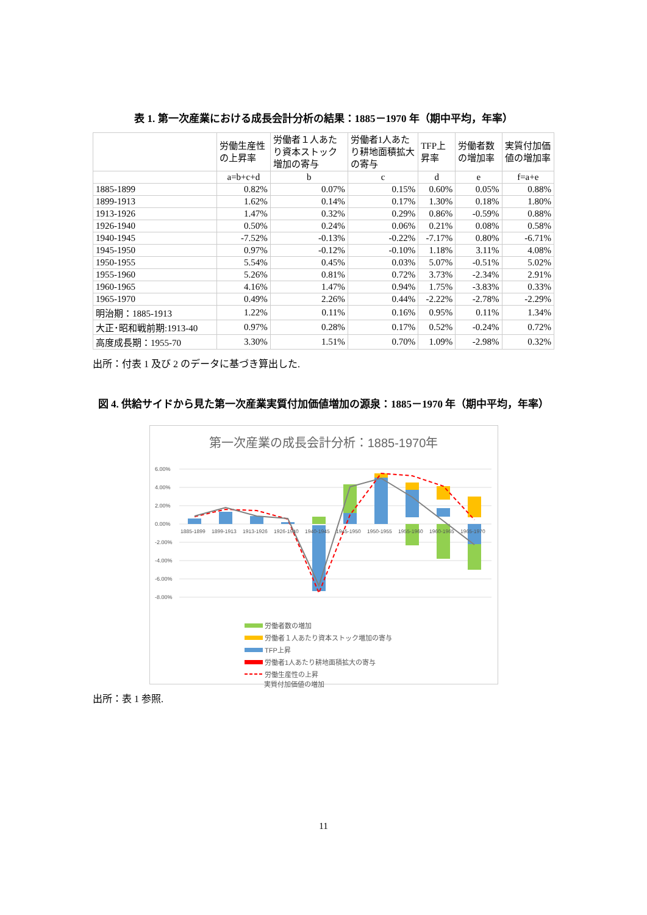表 1. 第一次産業における成長会計分析の結果：1885－1970 年（期中平均，年率）
| | 労働生産性の上昇率 | 労働者１人あたり資本ストック増加の寄与 | 労働者1人あたり耕地面積拡大の寄与 | TFP上昇率 | 労働者数の増加率 | 実質付加価値の増加率 |
| --- | --- | --- | --- | --- | --- | --- |
| | a=b+c+d | b | c | d | e | f=a+e |
| 1885-1899 | 0.82% | 0.07% | 0.15% | 0.60% | 0.05% | 0.88% |
| 1899-1913 | 1.62% | 0.14% | 0.17% | 1.30% | 0.18% | 1.80% |
| 1913-1926 | 1.47% | 0.32% | 0.29% | 0.86% | -0.59% | 0.88% |
| 1926-1940 | 0.50% | 0.24% | 0.06% | 0.21% | 0.08% | 0.58% |
| 1940-1945 | -7.52% | -0.13% | -0.22% | -7.17% | 0.80% | -6.71% |
| 1945-1950 | 0.97% | -0.12% | -0.10% | 1.18% | 3.11% | 4.08% |
| 1950-1955 | 5.54% | 0.45% | 0.03% | 5.07% | -0.51% | 5.02% |
| 1955-1960 | 5.26% | 0.81% | 0.72% | 3.73% | -2.34% | 2.91% |
| 1960-1965 | 4.16% | 1.47% | 0.94% | 1.75% | -3.83% | 0.33% |
| 1965-1970 | 0.49% | 2.26% | 0.44% | -2.22% | -2.78% | -2.29% |
| 明治期：1885-1913 | 1.22% | 0.11% | 0.16% | 0.95% | 0.11% | 1.34% |
| 大正･昭和戦前期:1913-40 | 0.97% | 0.28% | 0.17% | 0.52% | -0.24% | 0.72% |
| 高度成長期：1955-70 | 3.30% | 1.51% | 0.70% | 1.09% | -2.98% | 0.32% |
出所：付表 1 及び 2 のデータに基づき算出した.
図 4. 供給サイドから見た第一次産業実質付加価値増加の源泉：1885－1970 年（期中平均，年率）
第一次産業の成長会計分析：1885-1970年
6.00%
4.00%
2.00%
0.00%
-2.00%
-4.00%
-6.00%
-8.00%
1885-1899
1899-1913
1913-1926
1926-1940
1940-1945
1945-1950
1950-1955
1955-1960
1960-1965
1965-1970
労働者数の増加
労働者１人あたり資本ストック増加の寄与
TFP上昇
労働者1人あたり耕地面積拡大の寄与
労働生産性の上昇
実質付加価値の増加
出所：表 1 参照.
11